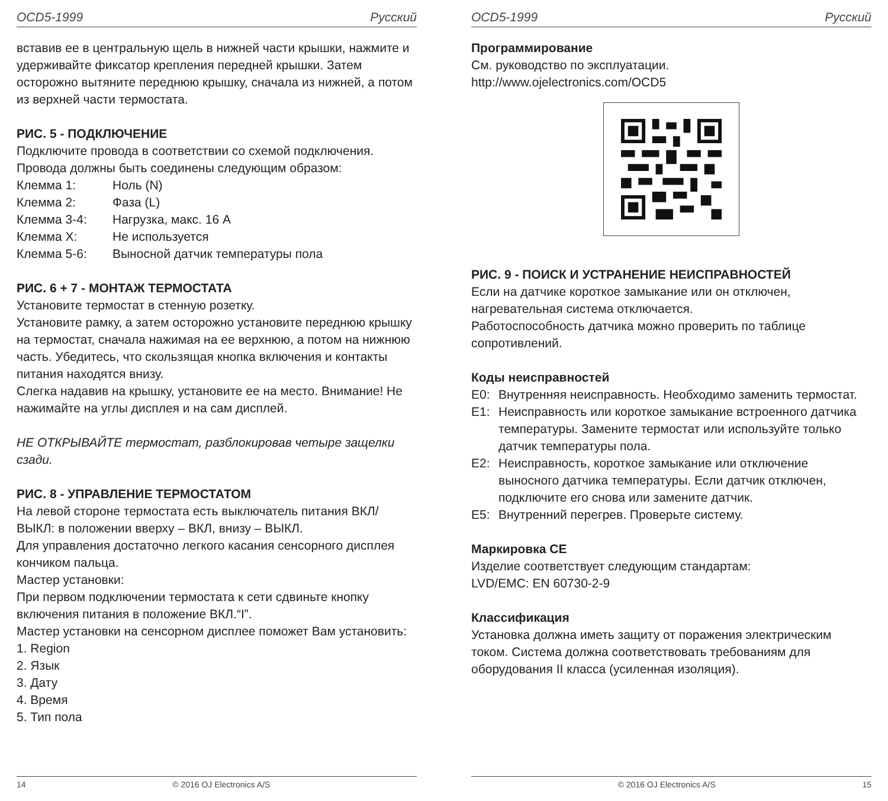OCD5-1999 Русский
вставив ее в центральную щель в нижней части крышки, нажмите и удерживайте фиксатор крепления передней крышки. Затем осторожно вытяните переднюю крышку, сначала из нижней, а потом из верхней части термостата.
РИС. 5 - ПОДКЛЮЧЕНИЕ
Подключите провода в соответствии со схемой подключения. Провода должны быть соединены следующим образом:
Клемма 1: Ноль (N)
Клемма 2: Фаза (L)
Клемма 3-4: Нагрузка, макс. 16 A
Клемма X: Не используется
Клемма 5-6: Выносной датчик температуры пола
РИС. 6 + 7 - МОНТАЖ ТЕРМОСТАТА
Установите термостат в стенную розетку.
Установите рамку, а затем осторожно установите переднюю крышку на термостат, сначала нажимая на ее верхнюю, а потом на нижнюю часть. Убедитесь, что скользящая кнопка включения и контакты питания находятся внизу.
Слегка надавив на крышку, установите ее на место. Внимание! Не нажимайте на углы дисплея и на сам дисплей.
НЕ ОТКРЫВАЙТЕ термостат, разблокировав четыре защелки сзади.
РИС. 8 - УПРАВЛЕНИЕ ТЕРМОСТАТОМ
На левой стороне термостата есть выключатель питания ВКЛ/ ВЫКЛ: в положении вверху – ВКЛ, внизу – ВЫКЛ.
Для управления достаточно легкого касания сенсорного дисплея кончиком пальца.
Мастер установки:
При первом подключении термостата к сети сдвиньте кнопку включения питания в положение ВКЛ.“I”.
Мастер установки на сенсорном дисплее поможет Вам установить:
1. Region
2. Язык
3. Дату
4. Время
5. Тип пола
14 © 2016 OJ Electronics A/S
OCD5-1999 Русский
Программирование
См. руководство по эксплуатации.
http://www.ojelectronics.com/OCD5
РИС. 9 - ПОИСК И УСТРАНЕНИЕ НЕИСПРАВНОСТЕЙ
Если на датчике короткое замыкание или он отключен, нагревательная система отключается.
Работоспособность датчика можно проверить по таблице сопротивлений.
Коды неисправностей
E0: Внутренняя неисправность. Необходимо заменить термостат.
E1: Неисправность или короткое замыкание встроенного датчика температуры. Замените термостат или используйте только датчик температуры пола.
E2: Неисправность, короткое замыкание или отключение выносного датчика температуры. Если датчик отключен, подключите его снова или замените датчик.
E5: Внутренний перегрев. Проверьте систему.
Маркировка CE
Изделие соответствует следующим стандартам:
LVD/EMC: EN 60730-2-9
Классификация
Установка должна иметь защиту от поражения электрическим током. Система должна соответствовать требованиям для оборудования II класса (усиленная изоляция).
© 2016 OJ Electronics A/S 15